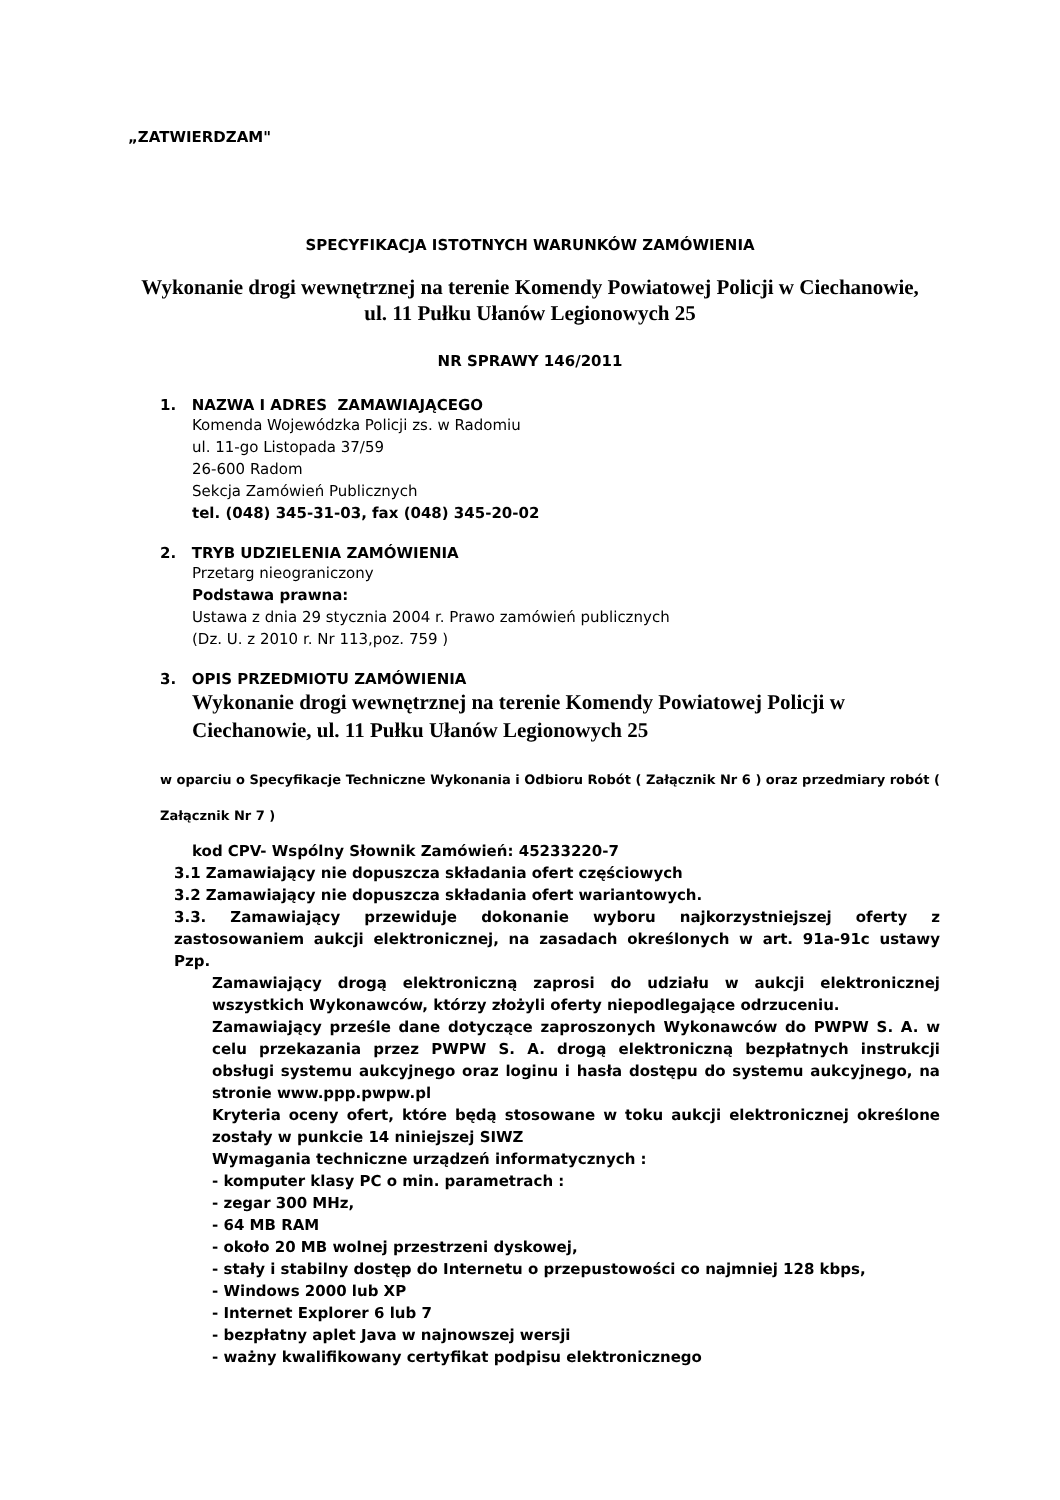„ZATWIERDZAM"
SPECYFIKACJA ISTOTNYCH WARUNKÓW ZAMÓWIENIA
Wykonanie drogi wewnętrznej na terenie Komendy Powiatowej Policji w Ciechanowie,
ul. 11 Pułku Ułanów Legionowych 25
NR SPRAWY 146/2011
1. NAZWA I ADRES ZAMAWIAJĄCEGO
Komenda Wojewódzka Policji zs. w Radomiu
ul. 11-go Listopada 37/59
26-600 Radom
Sekcja Zamówień Publicznych
tel. (048) 345-31-03, fax (048) 345-20-02
2. TRYB UDZIELENIA ZAMÓWIENIA
Przetarg nieograniczony
Podstawa prawna:
Ustawa z dnia 29 stycznia 2004 r. Prawo zamówień publicznych
(Dz. U. z 2010 r. Nr 113,poz. 759 )
3. OPIS PRZEDMIOTU ZAMÓWIENIA
Wykonanie drogi wewnętrznej na terenie Komendy Powiatowej Policji w Ciechanowie, ul. 11 Pułku Ułanów Legionowych 25
w oparciu o Specyfikacje Techniczne Wykonania i Odbioru Robót ( Załącznik Nr 6 ) oraz przedmiary robót ( Załącznik Nr 7 )
kod CPV- Wspólny Słownik Zamówień: 45233220-7
3.1 Zamawiający nie dopuszcza składania ofert częściowych
3.2 Zamawiający nie dopuszcza składania ofert wariantowych.
3.3. Zamawiający przewiduje dokonanie wyboru najkorzystniejszej oferty z zastosowaniem aukcji elektronicznej, na zasadach określonych w art. 91a-91c ustawy Pzp.
Zamawiający drogą elektroniczną zaprosi do udziału w aukcji elektronicznej wszystkich Wykonawców, którzy złożyli oferty niepodlegające odrzuceniu.
Zamawiający prześle dane dotyczące zaproszonych Wykonawców do PWPW S. A. w celu przekazania przez PWPW S. A. drogą elektroniczną bezpłatnych instrukcji obsługi systemu aukcyjnego oraz loginu i hasła dostępu do systemu aukcyjnego, na stronie www.ppp.pwpw.pl
Kryteria oceny ofert, które będą stosowane w toku aukcji elektronicznej określone zostały w punkcie 14 niniejszej SIWZ
Wymagania techniczne urządzeń informatycznych :
- komputer klasy PC o min. parametrach :
- zegar 300 MHz,
- 64 MB RAM
- około 20 MB wolnej przestrzeni dyskowej,
- stały i stabilny dostęp do Internetu o przepustowości co najmniej 128 kbps,
- Windows 2000 lub XP
- Internet Explorer 6 lub 7
- bezpłatny aplet Java w najnowszej wersji
- ważny kwalifikowany certyfikat podpisu elektronicznego